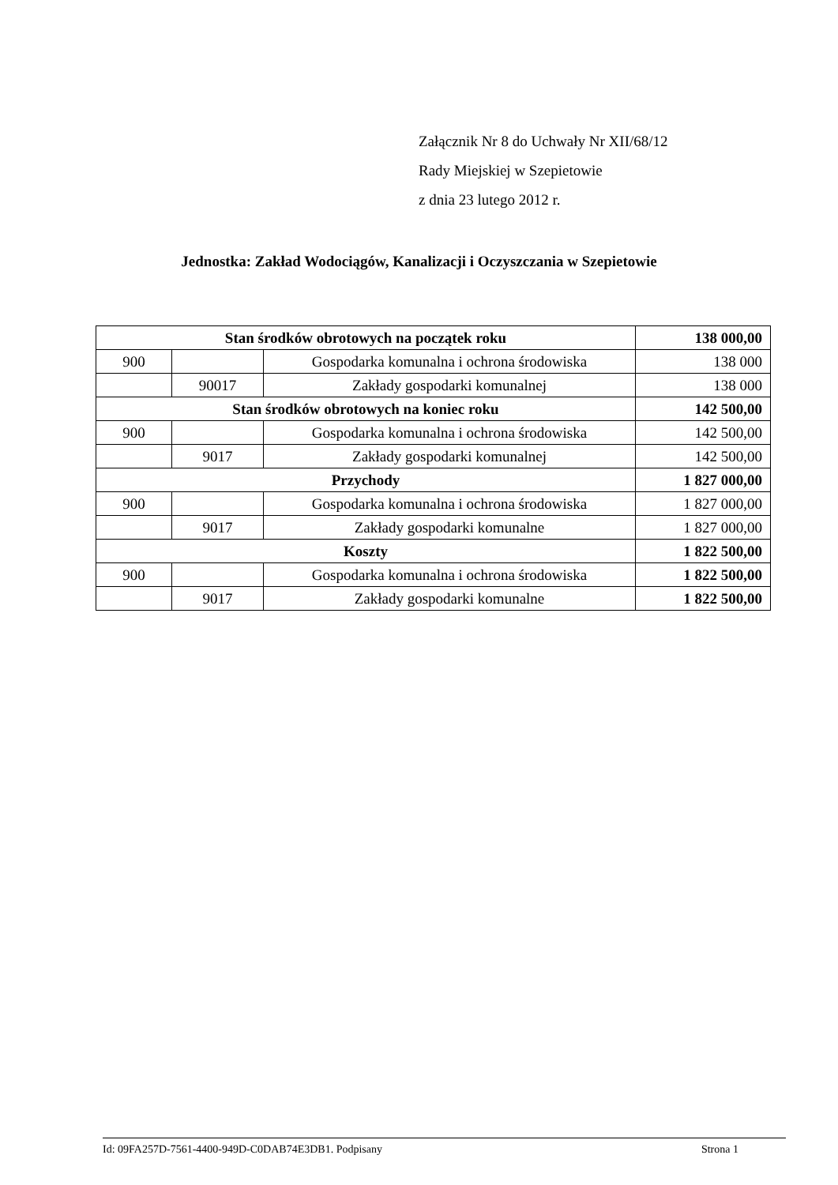Załącznik Nr 8 do Uchwały Nr XII/68/12
Rady Miejskiej w Szepietowie
z dnia 23 lutego 2012 r.
Jednostka: Zakład Wodociągów, Kanalizacji i Oczyszczania w Szepietowie
| Stan środków obrotowych na początek roku | | | 138 000,00 |
| 900 | | Gospodarka komunalna i ochrona środowiska | 138 000 |
| | 90017 | Zakłady gospodarki komunalnej | 138 000 |
| Stan środków obrotowych na koniec roku | | | 142 500,00 |
| 900 | | Gospodarka komunalna i ochrona środowiska | 142 500,00 |
| | 9017 | Zakłady gospodarki komunalnej | 142 500,00 |
| Przychody | | | 1 827 000,00 |
| 900 | | Gospodarka komunalna i ochrona środowiska | 1 827 000,00 |
| | 9017 | Zakłady gospodarki komunalne | 1 827 000,00 |
| Koszty | | | 1 822 500,00 |
| 900 | | Gospodarka komunalna i ochrona środowiska | 1 822 500,00 |
| | 9017 | Zakłady gospodarki komunalne | 1 822 500,00 |
Id: 09FA257D-7561-4400-949D-C0DAB74E3DB1. Podpisany Strona 1